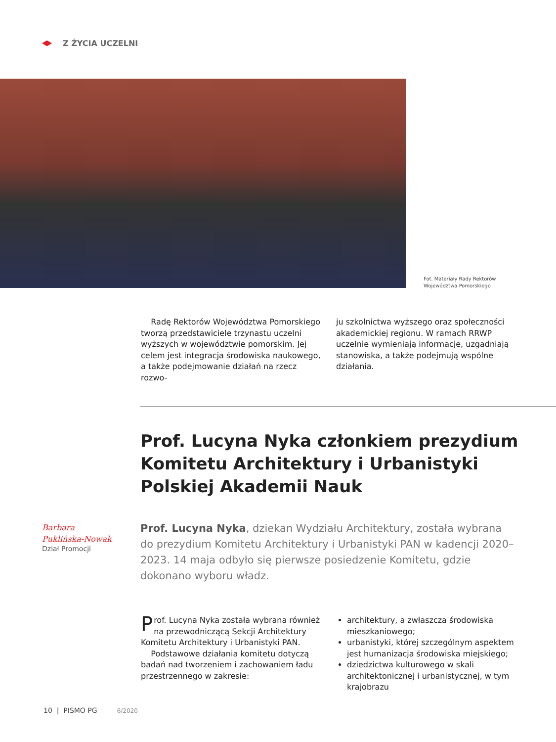Z ŻYCIA UCZELNI
Fot. Materiały Rady Rektorów Województwa Pomorskiego
Radę Rektorów Województwa Pomorskiego tworzą przedstawiciele trzynastu uczelni wyższych w województwie pomorskim. Jej celem jest integracja środowiska naukowego, a także podejmowanie działań na rzecz rozwo-
ju szkolnictwa wyższego oraz społeczności akademickiej regionu. W ramach RRWP uczelnie wymieniają informacje, uzgadniają stanowiska, a także podejmują wspólne działania.
Prof. Lucyna Nyka członkiem prezydium Komitetu Architektury i Urbanistyki Polskiej Akademii Nauk
Barbara
Puklińska-Nowak
Dział Promocji
Prof. Lucyna Nyka, dziekan Wydziału Architektury, została wybrana do prezydium Komitetu Architektury i Urbanistyki PAN w kadencji 2020–2023. 14 maja odbyło się pierwsze posiedzenie Komitetu, gdzie dokonano wyboru władz.
Prof. Lucyna Nyka została wybrana również na przewodniczącą Sekcji Architektury Komitetu Architektury i Urbanistyki PAN.
Podstawowe działania komitetu dotyczą badań nad tworzeniem i zachowaniem ładu przestrzennego w zakresie:
architektury, a zwłaszcza środowiska mieszkaniowego;
urbanistyki, której szczególnym aspektem jest humanizacja środowiska miejskiego;
dziedzictwa kulturowego w skali architektonicznej i urbanistycznej, w tym krajobrazu
10 | PISMO PG 6/2020